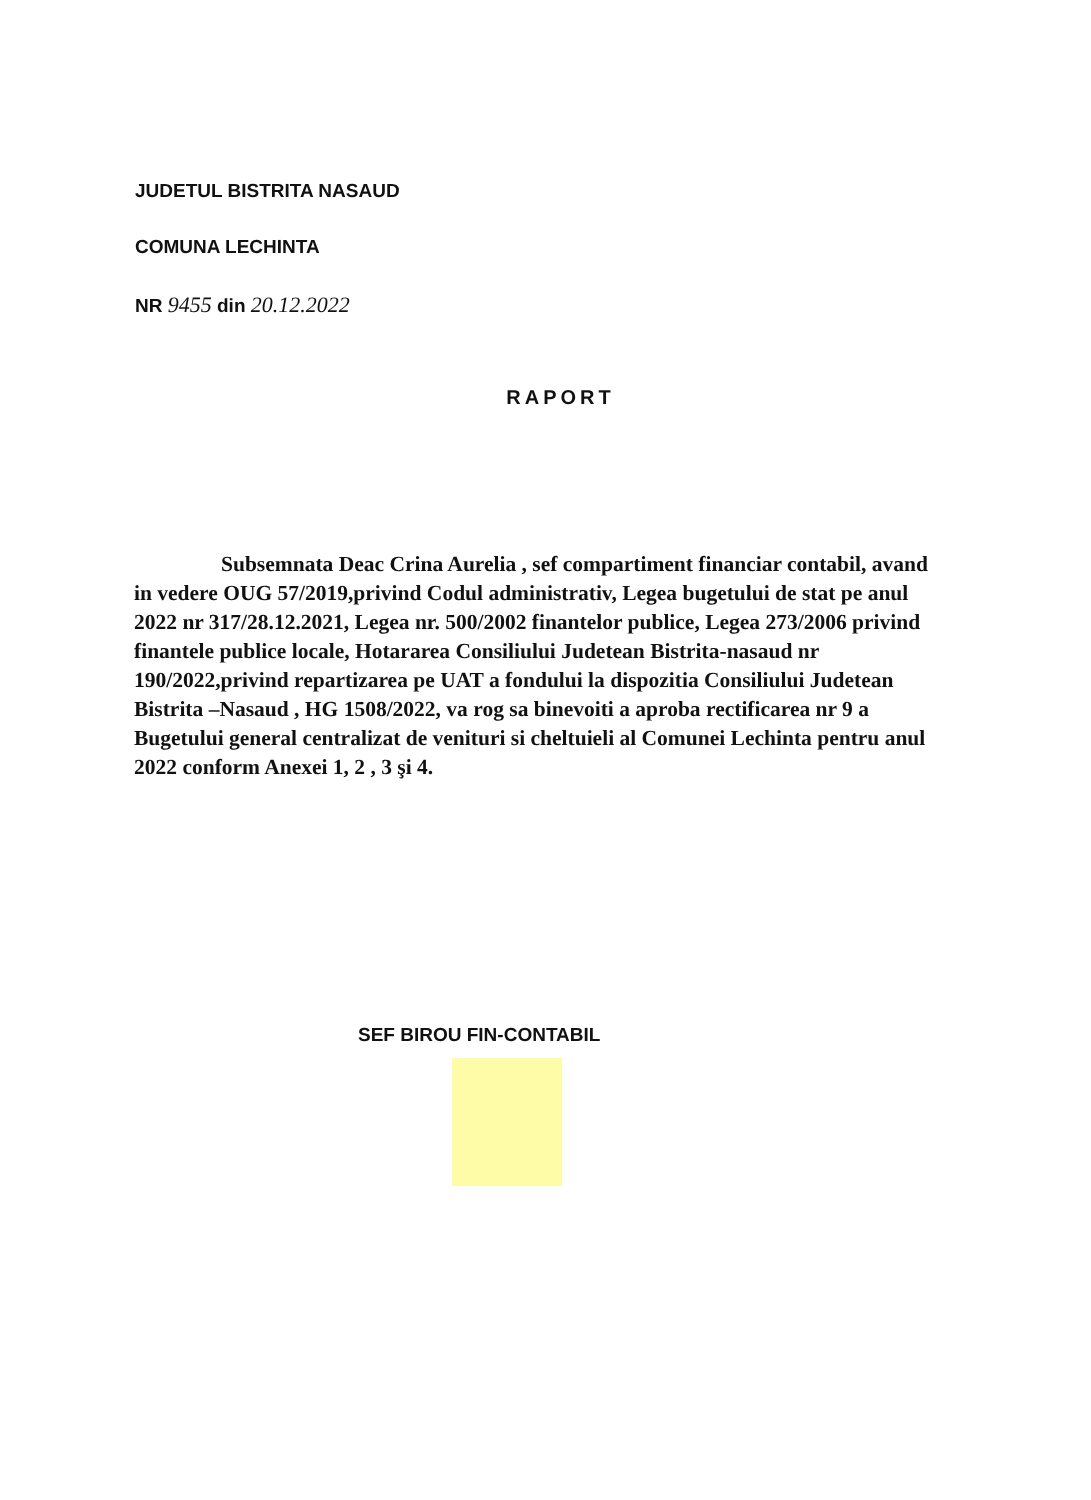JUDETUL BISTRITA NASAUD
COMUNA LECHINTA
NR 9455 din 20.12.2022
RAPORT
Subsemnata Deac Crina Aurelia , sef compartiment financiar contabil, avand in vedere OUG 57/2019,privind Codul administrativ, Legea bugetului de stat pe anul 2022 nr 317/28.12.2021, Legea nr. 500/2002 finantelor publice, Legea 273/2006 privind finantele publice locale, Hotararea Consiliului Judetean Bistrita-nasaud nr 190/2022,privind repartizarea pe UAT a fondului la dispozitia Consiliului Judetean Bistrita –Nasaud , HG 1508/2022, va rog sa binevoiti a aproba rectificarea nr 9 a Bugetului general centralizat de venituri si cheltuieli al Comunei Lechinta pentru anul 2022 conform Anexei 1, 2 , 3 şi 4.
SEF BIROU FIN-CONTABIL